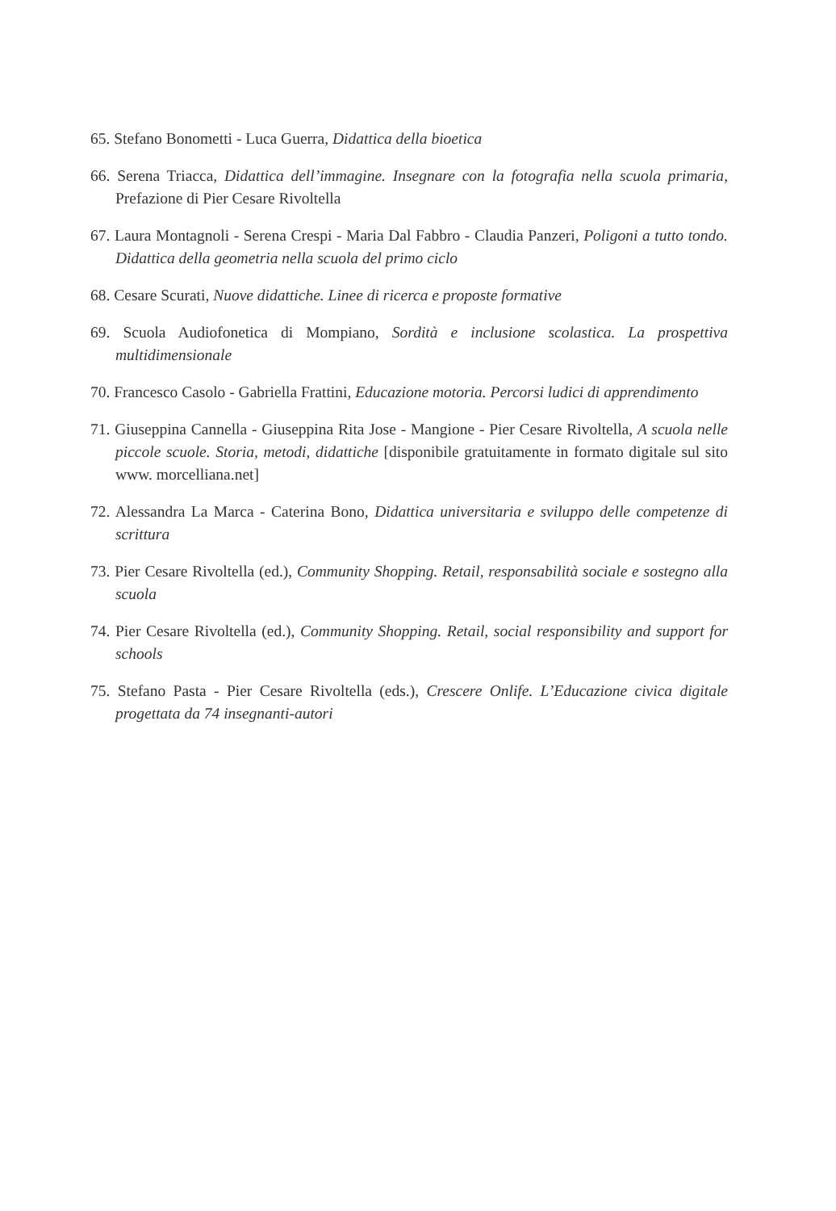65. Stefano Bonometti - Luca Guerra, Didattica della bioetica
66. Serena Triacca, Didattica dell’immagine. Insegnare con la fotografia nella scuola primaria, Prefazione di Pier Cesare Rivoltella
67. Laura Montagnoli - Serena Crespi - Maria Dal Fabbro - Claudia Panzeri, Poligoni a tutto tondo. Didattica della geometria nella scuola del primo ciclo
68. Cesare Scurati, Nuove didattiche. Linee di ricerca e proposte formative
69. Scuola Audiofonetica di Mompiano, Sordità e inclusione scolastica. La prospettiva multidimensionale
70. Francesco Casolo - Gabriella Frattini, Educazione motoria. Percorsi ludici di apprendimento
71. Giuseppina Cannella - Giuseppina Rita Jose - Mangione - Pier Cesare Rivoltella, A scuola nelle piccole scuole. Storia, metodi, didattiche [disponibile gratuitamente in formato digitale sul sito www. morcelliana.net]
72. Alessandra La Marca - Caterina Bono, Didattica universitaria e sviluppo delle competenze di scrittura
73. Pier Cesare Rivoltella (ed.), Community Shopping. Retail, responsabilità sociale e sostegno alla scuola
74. Pier Cesare Rivoltella (ed.), Community Shopping. Retail, social responsibility and support for schools
75. Stefano Pasta - Pier Cesare Rivoltella (eds.), Crescere Onlife. L’Educazione civica digitale progettata da 74 insegnanti-autori